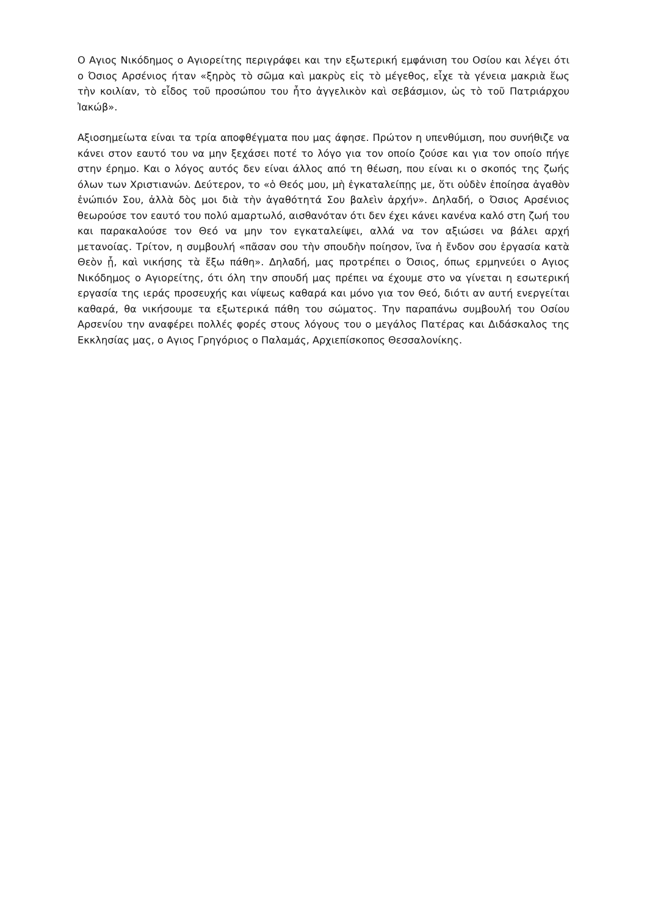Ο Αγιος Νικόδημος ο Αγιορείτης περιγράφει και την εξωτερική εμφάνιση του Οσίου και λέγει ότι ο Όσιος Αρσένιος ήταν «ξηρὸς τὸ σῶμα καὶ μακρὺς εἰς τὸ μέγεθος, εἶχε τὰ γένεια μακριὰ ἕως τὴν κοιλίαν, τὸ εἶδος τοῦ προσώπου του ἦτο ἀγγελικὸν καὶ σεβάσμιον, ὡς τὸ τοῦ Πατριάρχου Ἰακώβ».
Αξιοσημείωτα είναι τα τρία αποφθέγματα που μας άφησε. Πρώτον η υπενθύμιση, που συνήθιζε να κάνει στον εαυτό του να μην ξεχάσει ποτέ το λόγο για τον οποίο ζούσε και για τον οποίο πήγε στην έρημο. Και ο λόγος αυτός δεν είναι άλλος από τη θέωση, που είναι κι ο σκοπός της ζωής όλων των Χριστιανών. Δεύτερον, το «ὁ Θεός μου, μὴ ἐγκαταλείπῃς με, ὅτι οὐδὲν ἐποίησα ἀγαθὸν ἐνώπιόν Σου, ἀλλὰ δὸς μοι διὰ τὴν ἀγαθότητά Σου βαλεὶν ἀρχήν». Δηλαδή, ο Όσιος Αρσένιος θεωρούσε τον εαυτό του πολύ αμαρτωλό, αισθανόταν ότι δεν έχει κάνει κανένα καλό στη ζωή του και παρακαλούσε τον Θεό να μην τον εγκαταλείψει, αλλά να τον αξιώσει να βάλει αρχή μετανοίας. Τρίτον, η συμβουλή «πᾶσαν σου τὴν σπουδὴν ποίησον, ἵνα ἡ ἔνδον σου ἐργασία κατὰ Θεὸν ᾖ, καὶ νικήσης τὰ ἔξω πάθη». Δηλαδή, μας προτρέπει ο Όσιος, όπως ερμηνεύει ο Αγιος Νικόδημος ο Αγιορείτης, ότι όλη την σπουδή μας πρέπει να έχουμε στο να γίνεται η εσωτερική εργασία της ιεράς προσευχής και νίψεως καθαρά και μόνο για τον Θεό, διότι αν αυτή ενεργείται καθαρά, θα νικήσουμε τα εξωτερικά πάθη του σώματος. Την παραπάνω συμβουλή του Οσίου Αρσενίου την αναφέρει πολλές φορές στους λόγους του ο μεγάλος Πατέρας και Διδάσκαλος της Εκκλησίας μας, ο Αγιος Γρηγόριος ο Παλαμάς, Αρχιεπίσκοπος Θεσσαλονίκης.